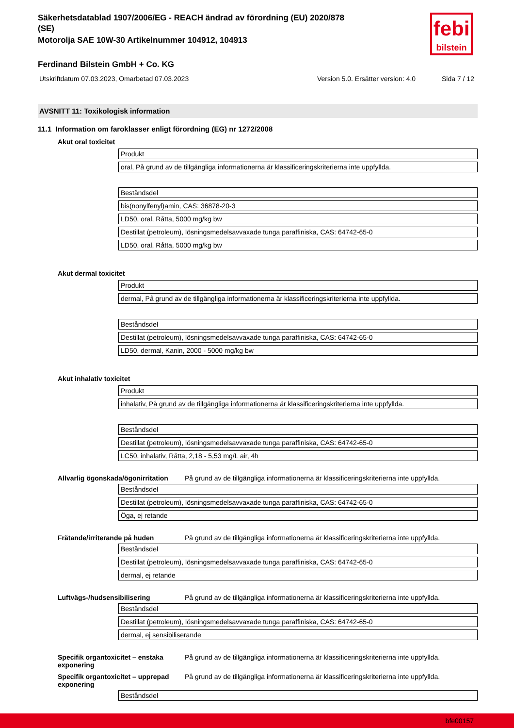febi
bilstein
Säkerhetsdatablad 1907/2006/EG - REACH ändrad av förordning (EU) 2020/878
(SE)
Motorolja SAE 10W-30 Artikelnummer 104912, 104913
Ferdinand Bilstein GmbH + Co. KG
Utskriftdatum 07.03.2023, Omarbetad 07.03.2023 Version 5.0. Ersätter version: 4.0 Sida 7 / 12
AVSNITT 11: Toxikologisk information
11.1 Information om faroklasser enligt förordning (EG) nr 1272/2008
Akut oral toxicitet
| Produkt |
| oral, På grund av de tillgängliga informationerna är klassificeringskriterierna inte uppfyllda. |
| Beståndsdel |
| bis(nonylfenyl)amin, CAS: 36878-20-3 |
| LD50, oral, Råtta, 5000 mg/kg bw |
| Destillat (petroleum), lösningsmedelsavvaxade tunga paraffiniska, CAS: 64742-65-0 |
| LD50, oral, Råtta, 5000 mg/kg bw |
Akut dermal toxicitet
| Produkt |
| dermal, På grund av de tillgängliga informationerna är klassificeringskriterierna inte uppfyllda. |
| Beståndsdel |
| Destillat (petroleum), lösningsmedelsavvaxade tunga paraffiniska, CAS: 64742-65-0 |
| LD50, dermal, Kanin, 2000 - 5000 mg/kg bw |
Akut inhalativ toxicitet
| Produkt |
| inhalativ, På grund av de tillgängliga informationerna är klassificeringskriterierna inte uppfyllda. |
| Beståndsdel |
| Destillat (petroleum), lösningsmedelsavvaxade tunga paraffiniska, CAS: 64742-65-0 |
| LC50, inhalativ, Råtta, 2,18 - 5,53 mg/L air, 4h |
Allvarlig ögonskada/ögonirritation På grund av de tillgängliga informationerna är klassificeringskriterierna inte uppfyllda.
| Beståndsdel |
| Destillat (petroleum), lösningsmedelsavvaxade tunga paraffiniska, CAS: 64742-65-0 |
| Öga, ej retande |
Frätande/irriterande på huden På grund av de tillgängliga informationerna är klassificeringskriterierna inte uppfyllda.
| Beståndsdel |
| Destillat (petroleum), lösningsmedelsavvaxade tunga paraffiniska, CAS: 64742-65-0 |
| dermal, ej retande |
Luftvägs-/hudsensibilisering På grund av de tillgängliga informationerna är klassificeringskriterierna inte uppfyllda.
| Beståndsdel |
| Destillat (petroleum), lösningsmedelsavvaxade tunga paraffiniska, CAS: 64742-65-0 |
| dermal, ej sensibiliserande |
Specifik organtoxicitet – enstaka exponering På grund av de tillgängliga informationerna är klassificeringskriterierna inte uppfyllda.
Specifik organtoxicitet – upprepad exponering På grund av de tillgängliga informationerna är klassificeringskriterierna inte uppfyllda.
| Beståndsdel |
bfe00157